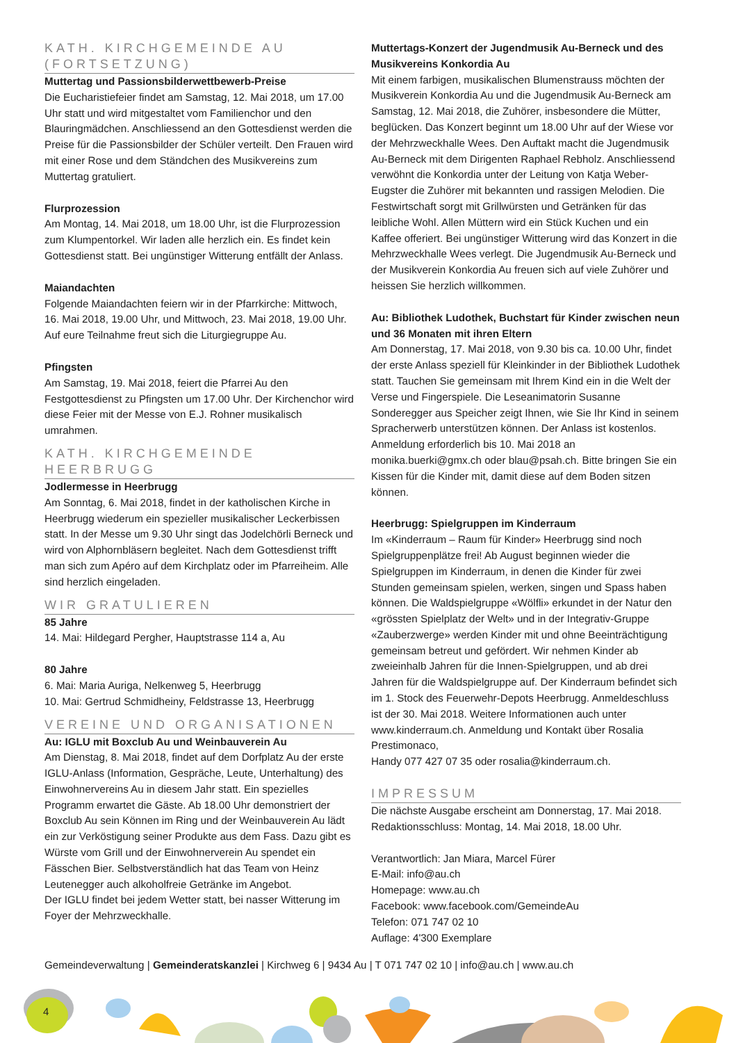KATH. KIRCHGEMEINDE AU (FORTSETZUNG)
Muttertag und Passionsbilderwettbewerb-Preise
Die Eucharistiefeier findet am Samstag, 12. Mai 2018, um 17.00 Uhr statt und wird mitgestaltet vom Familienchor und den Blauringmädchen. Anschliessend an den Gottesdienst werden die Preise für die Passionsbilder der Schüler verteilt. Den Frauen wird mit einer Rose und dem Ständchen des Musikvereins zum Muttertag gratuliert.
Flurprozession
Am Montag, 14. Mai 2018, um 18.00 Uhr, ist die Flurprozession zum Klumpentorkel. Wir laden alle herzlich ein. Es findet kein Gottesdienst statt. Bei ungünstiger Witterung entfällt der Anlass.
Maiandachten
Folgende Maiandachten feiern wir in der Pfarrkirche: Mittwoch, 16. Mai 2018, 19.00 Uhr, und Mittwoch, 23. Mai 2018, 19.00 Uhr. Auf eure Teilnahme freut sich die Liturgiegruppe Au.
Pfingsten
Am Samstag, 19. Mai 2018, feiert die Pfarrei Au den Festgottesdienst zu Pfingsten um 17.00 Uhr. Der Kirchenchor wird diese Feier mit der Messe von E.J. Rohner musikalisch umrahmen.
KATH. KIRCHGEMEINDE HEERBRUGG
Jodlermesse in Heerbrugg
Am Sonntag, 6. Mai 2018, findet in der katholischen Kirche in Heerbrugg wiederum ein spezieller musikalischer Leckerbissen statt. In der Messe um 9.30 Uhr singt das Jodelchörli Berneck und wird von Alphornbläsern begleitet. Nach dem Gottesdienst trifft man sich zum Apéro auf dem Kirchplatz oder im Pfarreiheim. Alle sind herzlich eingeladen.
WIR GRATULIEREN
85 Jahre
14. Mai: Hildegard Pergher, Hauptstrasse 114 a, Au
80 Jahre
6. Mai: Maria Auriga, Nelkenweg 5, Heerbrugg
10. Mai: Gertrud Schmidheiny, Feldstrasse 13, Heerbrugg
VEREINE UND ORGANISATIONEN
Au: IGLU mit Boxclub Au und Weinbauverein Au
Am Dienstag, 8. Mai 2018, findet auf dem Dorfplatz Au der erste IGLU-Anlass (Information, Gespräche, Leute, Unterhaltung) des Einwohnervereins Au in diesem Jahr statt. Ein spezielles Programm erwartet die Gäste. Ab 18.00 Uhr demonstriert der Boxclub Au sein Können im Ring und der Weinbauverein Au lädt ein zur Verköstigung seiner Produkte aus dem Fass. Dazu gibt es Würste vom Grill und der Einwohnerverein Au spendet ein Fässchen Bier. Selbstverständlich hat das Team von Heinz Leutenegger auch alkoholfreie Getränke im Angebot.
Der IGLU findet bei jedem Wetter statt, bei nasser Witterung im Foyer der Mehrzweckhalle.
Muttertags-Konzert der Jugendmusik Au-Berneck und des Musikvereins Konkordia Au
Mit einem farbigen, musikalischen Blumenstrauss möchten der Musikverein Konkordia Au und die Jugendmusik Au-Berneck am Samstag, 12. Mai 2018, die Zuhörer, insbesondere die Mütter, beglücken. Das Konzert beginnt um 18.00 Uhr auf der Wiese vor der Mehrzweckhalle Wees. Den Auftakt macht die Jugendmusik Au-Berneck mit dem Dirigenten Raphael Rebholz. Anschliessend verwöhnt die Konkordia unter der Leitung von Katja Weber-Eugster die Zuhörer mit bekannten und rassigen Melodien. Die Festwirtschaft sorgt mit Grillwürsten und Getränken für das leibliche Wohl. Allen Müttern wird ein Stück Kuchen und ein Kaffee offeriert. Bei ungünstiger Witterung wird das Konzert in die Mehrzweckhalle Wees verlegt. Die Jugendmusik Au-Berneck und der Musikverein Konkordia Au freuen sich auf viele Zuhörer und heissen Sie herzlich willkommen.
Au: Bibliothek Ludothek, Buchstart für Kinder zwischen neun und 36 Monaten mit ihren Eltern
Am Donnerstag, 17. Mai 2018, von 9.30 bis ca. 10.00 Uhr, findet der erste Anlass speziell für Kleinkinder in der Bibliothek Ludothek statt. Tauchen Sie gemeinsam mit Ihrem Kind ein in die Welt der Verse und Fingerspiele. Die Leseanimatorin Susanne Sonderegger aus Speicher zeigt Ihnen, wie Sie Ihr Kind in seinem Spracherwerb unterstützen können. Der Anlass ist kostenlos. Anmeldung erforderlich bis 10. Mai 2018 an monika.buerki@gmx.ch oder blau@psah.ch. Bitte bringen Sie ein Kissen für die Kinder mit, damit diese auf dem Boden sitzen können.
Heerbrugg: Spielgruppen im Kinderraum
Im «Kinderraum – Raum für Kinder» Heerbrugg sind noch Spielgruppenplätze frei! Ab August beginnen wieder die Spielgruppen im Kinderraum, in denen die Kinder für zwei Stunden gemeinsam spielen, werken, singen und Spass haben können. Die Waldspielgruppe «Wölfli» erkundet in der Natur den «grössten Spielplatz der Welt» und in der Integrativ-Gruppe «Zauberzwerge» werden Kinder mit und ohne Beeinträchtigung gemeinsam betreut und gefördert. Wir nehmen Kinder ab zweieinhalb Jahren für die Innen-Spielgruppen, und ab drei Jahren für die Waldspielgruppe auf. Der Kinderraum befindet sich im 1. Stock des Feuerwehr-Depots Heerbrugg. Anmeldeschluss ist der 30. Mai 2018. Weitere Informationen auch unter www.kinderraum.ch. Anmeldung und Kontakt über Rosalia Prestimonaco,
Handy 077 427 07 35 oder rosalia@kinderraum.ch.
IMPRESSUM
Die nächste Ausgabe erscheint am Donnerstag, 17. Mai 2018.
Redaktionsschluss: Montag, 14. Mai 2018, 18.00 Uhr.
Verantwortlich: Jan Miara, Marcel Fürer
E-Mail: info@au.ch
Homepage: www.au.ch
Facebook: www.facebook.com/GemeindeAu
Telefon: 071 747 02 10
Auflage: 4'300 Exemplare
Gemeindeverwaltung | Gemeinderatskanzlei | Kirchweg 6 | 9434 Au | T 071 747 02 10 | info@au.ch | www.au.ch
4